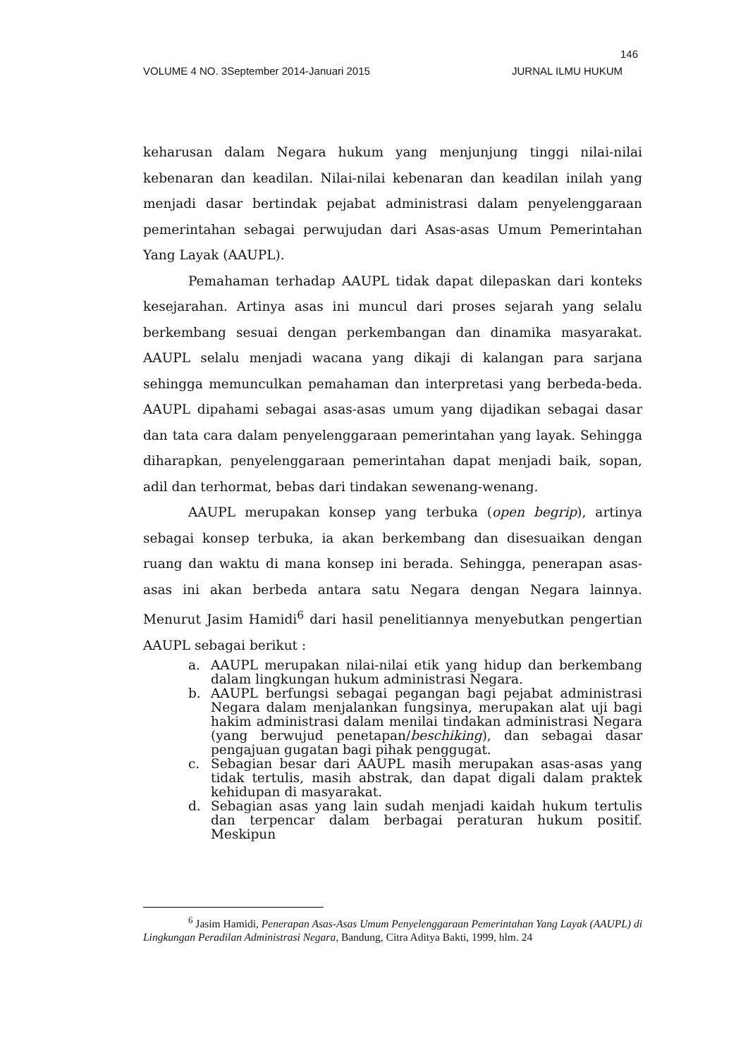146
VOLUME 4 NO. 3September 2014-Januari 2015 JURNAL ILMU HUKUM
keharusan dalam Negara hukum yang menjunjung tinggi nilai-nilai kebenaran dan keadilan. Nilai-nilai kebenaran dan keadilan inilah yang menjadi dasar bertindak pejabat administrasi dalam penyelenggaraan pemerintahan sebagai perwujudan dari Asas-asas Umum Pemerintahan Yang Layak (AAUPL).
Pemahaman terhadap AAUPL tidak dapat dilepaskan dari konteks kesejarahan. Artinya asas ini muncul dari proses sejarah yang selalu berkembang sesuai dengan perkembangan dan dinamika masyarakat. AAUPL selalu menjadi wacana yang dikaji di kalangan para sarjana sehingga memunculkan pemahaman dan interpretasi yang berbeda-beda. AAUPL dipahami sebagai asas-asas umum yang dijadikan sebagai dasar dan tata cara dalam penyelenggaraan pemerintahan yang layak. Sehingga diharapkan, penyelenggaraan pemerintahan dapat menjadi baik, sopan, adil dan terhormat, bebas dari tindakan sewenang-wenang.
AAUPL merupakan konsep yang terbuka (open begrip), artinya sebagai konsep terbuka, ia akan berkembang dan disesuaikan dengan ruang dan waktu di mana konsep ini berada. Sehingga, penerapan asas-asas ini akan berbeda antara satu Negara dengan Negara lainnya. Menurut Jasim Hamidi<sup>6</sup> dari hasil penelitiannya menyebutkan pengertian AAUPL sebagai berikut :
a. AAUPL merupakan nilai-nilai etik yang hidup dan berkembang dalam lingkungan hukum administrasi Negara.
b. AAUPL berfungsi sebagai pegangan bagi pejabat administrasi Negara dalam menjalankan fungsinya, merupakan alat uji bagi hakim administrasi dalam menilai tindakan administrasi Negara (yang berwujud penetapan/beschiking), dan sebagai dasar pengajuan gugatan bagi pihak penggugat.
c. Sebagian besar dari AAUPL masih merupakan asas-asas yang tidak tertulis, masih abstrak, dan dapat digali dalam praktek kehidupan di masyarakat.
d. Sebagian asas yang lain sudah menjadi kaidah hukum tertulis dan terpencar dalam berbagai peraturan hukum positif. Meskipun
<sup>6</sup> Jasim Hamidi, Penerapan Asas-Asas Umum Penyelenggaraan Pemerintahan Yang Layak (AAUPL) di Lingkungan Peradilan Administrasi Negara, Bandung, Citra Aditya Bakti, 1999, hlm. 24